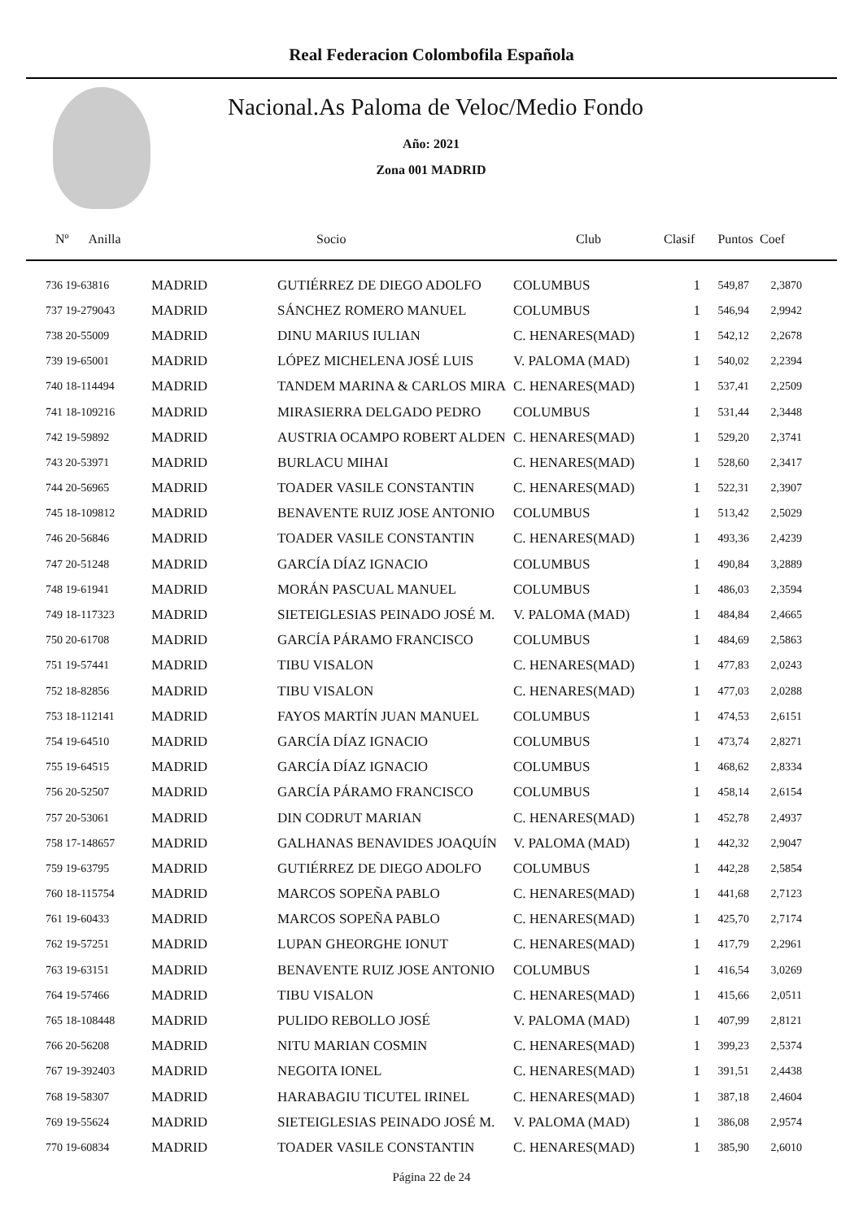Real Federacion Colombofila Española
Nacional.As Paloma de Veloc/Medio Fondo
Año: 2021
Zona 001 MADRID
| Nº Anilla | | Socio | Club | Clasif | Puntos | Coef |
| --- | --- | --- | --- | --- | --- | --- |
| 736 19-63816 | MADRID | GUTIÉRREZ DE DIEGO ADOLFO | COLUMBUS | 1 | 549,87 | 2,3870 |
| 737 19-279043 | MADRID | SÁNCHEZ ROMERO MANUEL | COLUMBUS | 1 | 546,94 | 2,9942 |
| 738 20-55009 | MADRID | DINU MARIUS IULIAN | C. HENARES(MAD) | 1 | 542,12 | 2,2678 |
| 739 19-65001 | MADRID | LÓPEZ MICHELENA JOSÉ LUIS | V. PALOMA (MAD) | 1 | 540,02 | 2,2394 |
| 740 18-114494 | MADRID | TANDEM MARINA & CARLOS MIRA | C. HENARES(MAD) | 1 | 537,41 | 2,2509 |
| 741 18-109216 | MADRID | MIRASIERRA DELGADO PEDRO | COLUMBUS | 1 | 531,44 | 2,3448 |
| 742 19-59892 | MADRID | AUSTRIA OCAMPO ROBERT ALDEN | C. HENARES(MAD) | 1 | 529,20 | 2,3741 |
| 743 20-53971 | MADRID | BURLACU MIHAI | C. HENARES(MAD) | 1 | 528,60 | 2,3417 |
| 744 20-56965 | MADRID | TOADER VASILE CONSTANTIN | C. HENARES(MAD) | 1 | 522,31 | 2,3907 |
| 745 18-109812 | MADRID | BENAVENTE RUIZ JOSE ANTONIO | COLUMBUS | 1 | 513,42 | 2,5029 |
| 746 20-56846 | MADRID | TOADER VASILE CONSTANTIN | C. HENARES(MAD) | 1 | 493,36 | 2,4239 |
| 747 20-51248 | MADRID | GARCÍA DÍAZ IGNACIO | COLUMBUS | 1 | 490,84 | 3,2889 |
| 748 19-61941 | MADRID | MORÁN PASCUAL MANUEL | COLUMBUS | 1 | 486,03 | 2,3594 |
| 749 18-117323 | MADRID | SIETEIGLESIAS PEINADO JOSÉ M. | V. PALOMA (MAD) | 1 | 484,84 | 2,4665 |
| 750 20-61708 | MADRID | GARCÍA PÁRAMO FRANCISCO | COLUMBUS | 1 | 484,69 | 2,5863 |
| 751 19-57441 | MADRID | TIBU VISALON | C. HENARES(MAD) | 1 | 477,83 | 2,0243 |
| 752 18-82856 | MADRID | TIBU VISALON | C. HENARES(MAD) | 1 | 477,03 | 2,0288 |
| 753 18-112141 | MADRID | FAYOS MARTÍN JUAN MANUEL | COLUMBUS | 1 | 474,53 | 2,6151 |
| 754 19-64510 | MADRID | GARCÍA DÍAZ IGNACIO | COLUMBUS | 1 | 473,74 | 2,8271 |
| 755 19-64515 | MADRID | GARCÍA DÍAZ IGNACIO | COLUMBUS | 1 | 468,62 | 2,8334 |
| 756 20-52507 | MADRID | GARCÍA PÁRAMO FRANCISCO | COLUMBUS | 1 | 458,14 | 2,6154 |
| 757 20-53061 | MADRID | DIN CODRUT MARIAN | C. HENARES(MAD) | 1 | 452,78 | 2,4937 |
| 758 17-148657 | MADRID | GALHANAS BENAVIDES JOAQUÍN | V. PALOMA (MAD) | 1 | 442,32 | 2,9047 |
| 759 19-63795 | MADRID | GUTIÉRREZ DE DIEGO ADOLFO | COLUMBUS | 1 | 442,28 | 2,5854 |
| 760 18-115754 | MADRID | MARCOS SOPEÑA PABLO | C. HENARES(MAD) | 1 | 441,68 | 2,7123 |
| 761 19-60433 | MADRID | MARCOS SOPEÑA PABLO | C. HENARES(MAD) | 1 | 425,70 | 2,7174 |
| 762 19-57251 | MADRID | LUPAN GHEORGHE IONUT | C. HENARES(MAD) | 1 | 417,79 | 2,2961 |
| 763 19-63151 | MADRID | BENAVENTE RUIZ JOSE ANTONIO | COLUMBUS | 1 | 416,54 | 3,0269 |
| 764 19-57466 | MADRID | TIBU VISALON | C. HENARES(MAD) | 1 | 415,66 | 2,0511 |
| 765 18-108448 | MADRID | PULIDO REBOLLO JOSÉ | V. PALOMA (MAD) | 1 | 407,99 | 2,8121 |
| 766 20-56208 | MADRID | NITU MARIAN COSMIN | C. HENARES(MAD) | 1 | 399,23 | 2,5374 |
| 767 19-392403 | MADRID | NEGOITA IONEL | C. HENARES(MAD) | 1 | 391,51 | 2,4438 |
| 768 19-58307 | MADRID | HARABAGIU TICUTEL IRINEL | C. HENARES(MAD) | 1 | 387,18 | 2,4604 |
| 769 19-55624 | MADRID | SIETEIGLESIAS PEINADO JOSÉ M. | V. PALOMA (MAD) | 1 | 386,08 | 2,9574 |
| 770 19-60834 | MADRID | TOADER VASILE CONSTANTIN | C. HENARES(MAD) | 1 | 385,90 | 2,6010 |
Página 22 de 24